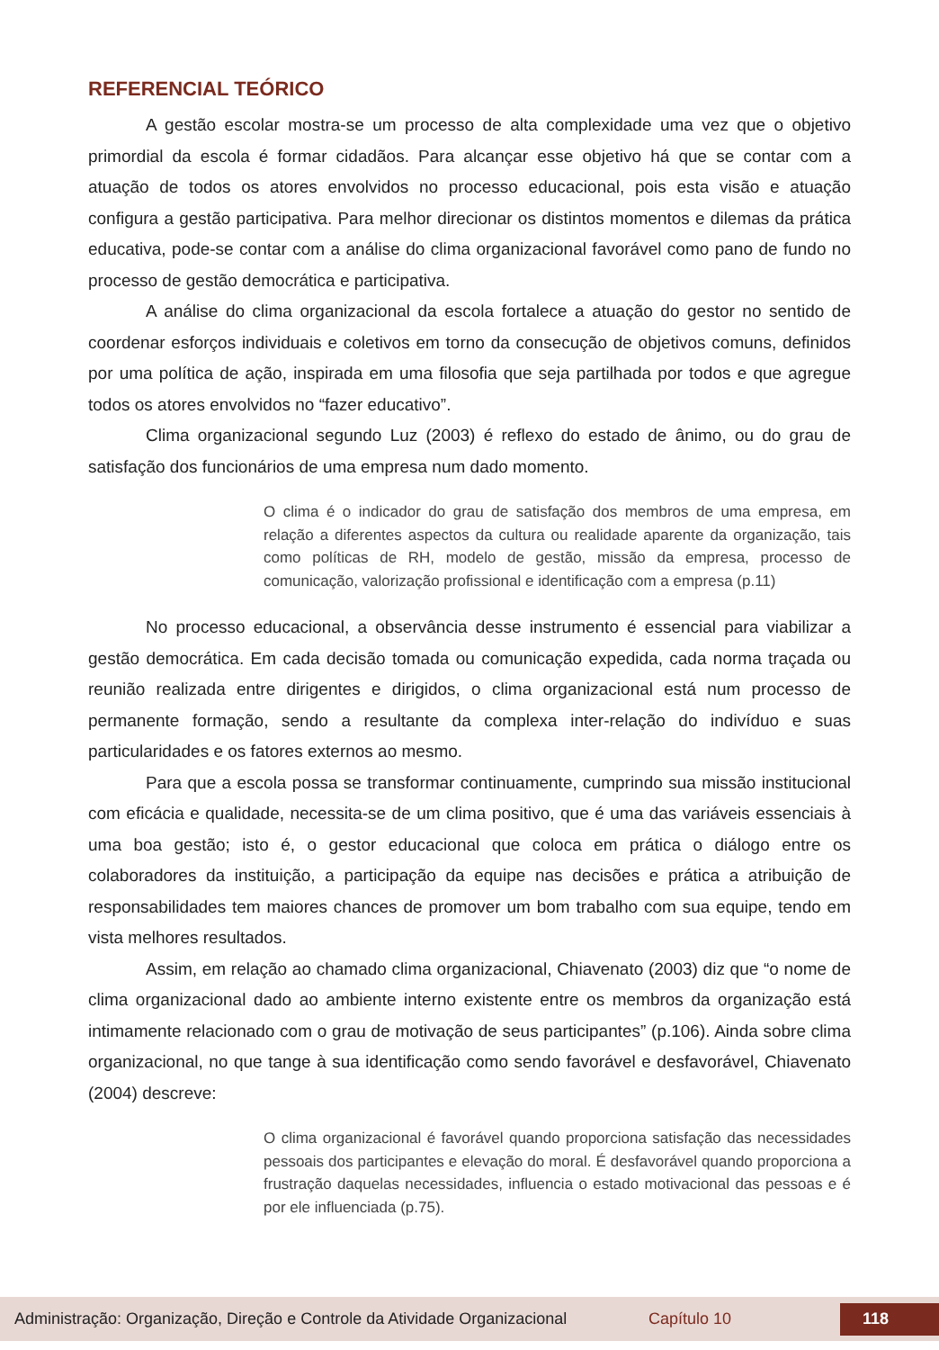REFERENCIAL TEÓRICO
A gestão escolar mostra-se um processo de alta complexidade uma vez que o objetivo primordial da escola é formar cidadãos. Para alcançar esse objetivo há que se contar com a atuação de todos os atores envolvidos no processo educacional, pois esta visão e atuação configura a gestão participativa. Para melhor direcionar os distintos momentos e dilemas da prática educativa, pode-se contar com a análise do clima organizacional favorável como pano de fundo no processo de gestão democrática e participativa.
A análise do clima organizacional da escola fortalece a atuação do gestor no sentido de coordenar esforços individuais e coletivos em torno da consecução de objetivos comuns, definidos por uma política de ação, inspirada em uma filosofia que seja partilhada por todos e que agregue todos os atores envolvidos no “fazer educativo”.
Clima organizacional segundo Luz (2003) é reflexo do estado de ânimo, ou do grau de satisfação dos funcionários de uma empresa num dado momento.
O clima é o indicador do grau de satisfação dos membros de uma empresa, em relação a diferentes aspectos da cultura ou realidade aparente da organização, tais como políticas de RH, modelo de gestão, missão da empresa, processo de comunicação, valorização profissional e identificação com a empresa (p.11)
No processo educacional, a observância desse instrumento é essencial para viabilizar a gestão democrática. Em cada decisão tomada ou comunicação expedida, cada norma traçada ou reunião realizada entre dirigentes e dirigidos, o clima organizacional está num processo de permanente formação, sendo a resultante da complexa inter-relação do indivíduo e suas particularidades e os fatores externos ao mesmo.
Para que a escola possa se transformar continuamente, cumprindo sua missão institucional com eficácia e qualidade, necessita-se de um clima positivo, que é uma das variáveis essenciais à uma boa gestão; isto é, o gestor educacional que coloca em prática o diálogo entre os colaboradores da instituição, a participação da equipe nas decisões e prática a atribuição de responsabilidades tem maiores chances de promover um bom trabalho com sua equipe, tendo em vista melhores resultados.
Assim, em relação ao chamado clima organizacional, Chiavenato (2003) diz que “o nome de clima organizacional dado ao ambiente interno existente entre os membros da organização está intimamente relacionado com o grau de motivação de seus participantes” (p.106). Ainda sobre clima organizacional, no que tange à sua identificação como sendo favorável e desfavorável, Chiavenato (2004) descreve:
O clima organizacional é favorável quando proporciona satisfação das necessidades pessoais dos participantes e elevação do moral. É desfavorável quando proporciona a frustração daquelas necessidades, influencia o estado motivacional das pessoas e é por ele influenciada (p.75).
Administração: Organização, Direção e Controle da Atividade Organizacional Capítulo 10 118